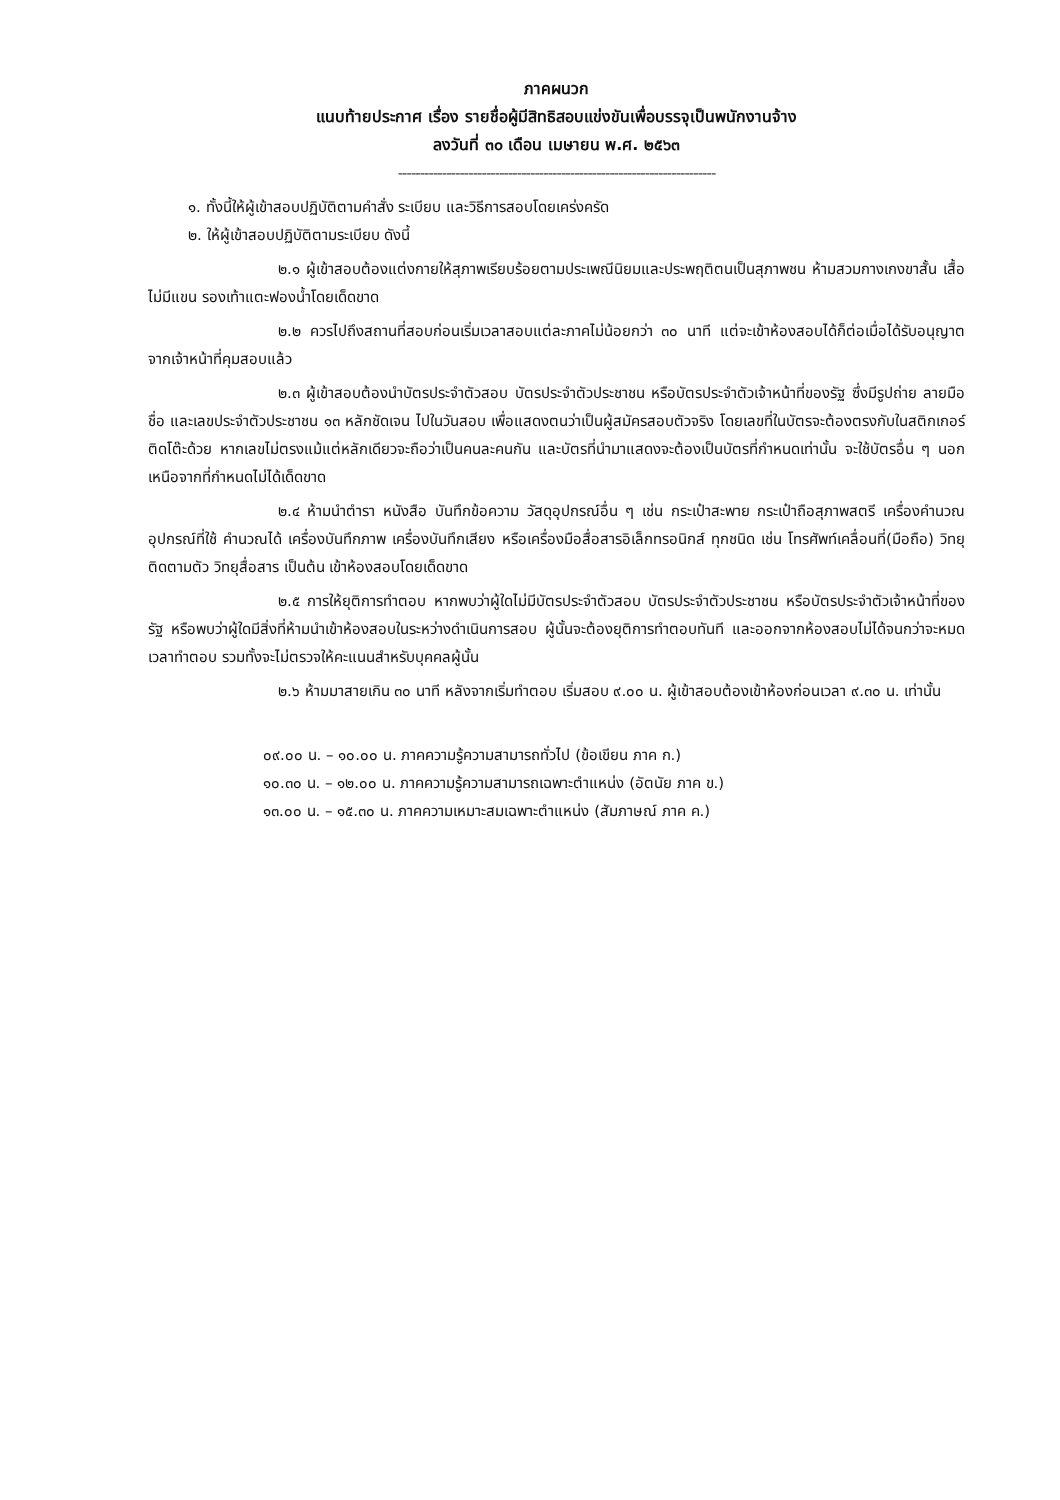ภาคผนวก
แนบท้ายประกาศ เรื่อง รายชื่อผู้มีสิทธิสอบแข่งขันเพื่อบรรจุเป็นพนักงานจ้าง
ลงวันที่ ๓๐ เดือน เมษายน พ.ศ. ๒๕๖๓
------------------------------------------------------------------------
๑. ทั้งนี้ให้ผู้เข้าสอบปฏิบัติตามคำสั่ง ระเบียบ และวิธีการสอบโดยเคร่งครัด
๒. ให้ผู้เข้าสอบปฏิบัติตามระเบียบ ดังนี้
๒.๑ ผู้เข้าสอบต้องแต่งกายให้สุภาพเรียบร้อยตามประเพณีนิยมและประพฤติตนเป็นสุภาพชน ห้ามสวมกางเกงขาสั้น เสื้อไม่มีแขน รองเท้าแตะฟองน้ำโดยเด็ดขาด
๒.๒ ควรไปถึงสถานที่สอบก่อนเริ่มเวลาสอบแต่ละภาคไม่น้อยกว่า ๓๐ นาที แต่จะเข้าห้องสอบได้ก็ต่อเมื่อได้รับอนุญาตจากเจ้าหน้าที่คุมสอบแล้ว
๒.๓ ผู้เข้าสอบต้องนำบัตรประจำตัวสอบ บัตรประจำตัวประชาชน หรือบัตรประจำตัวเจ้าหน้าที่ของรัฐ ซึ่งมีรูปถ่าย ลายมือชื่อ และเลขประจำตัวประชาชน ๑๓ หลักชัดเจน ไปในวันสอบ เพื่อแสดงตนว่าเป็นผู้สมัครสอบตัวจริง โดยเลขที่ในบัตรจะต้องตรงกับในสติกเกอร์ติดโต๊ะด้วย หากเลขไม่ตรงแม้แต่หลักเดียวจะถือว่าเป็นคนละคนกัน และบัตรที่นำมาแสดงจะต้องเป็นบัตรที่กำหนดเท่านั้น จะใช้บัตรอื่น ๆ นอกเหนือจากที่กำหนดไม่ได้เด็ดขาด
๒.๔ ห้ามนำตำรา หนังสือ บันทึกข้อความ วัสดุอุปกรณ์อื่น ๆ เช่น กระเป๋าสะพาย กระเป๋าถือสุภาพสตรี เครื่องคำนวณอุปกรณ์ที่ใช้ คำนวณได้ เครื่องบันทึกภาพ เครื่องบันทึกเสียง หรือเครื่องมือสื่อสารอิเล็กทรอนิกส์ ทุกชนิด เช่น โทรศัพท์เคลื่อนที่(มือถือ) วิทยุติดตามตัว วิทยุสื่อสาร เป็นต้น เข้าห้องสอบโดยเด็ดขาด
๒.๕ การให้ยุติการทำตอบ หากพบว่าผู้ใดไม่มีบัตรประจำตัวสอบ บัตรประจำตัวประชาชน หรือบัตรประจำตัวเจ้าหน้าที่ของรัฐ หรือพบว่าผู้ใดมีสิ่งที่ห้ามนำเข้าห้องสอบในระหว่างดำเนินการสอบ ผู้นั้นจะต้องยุติการทำตอบทันที และออกจากห้องสอบไม่ได้จนกว่าจะหมดเวลาทำตอบ รวมทั้งจะไม่ตรวจให้คะแนนสำหรับบุคคลผู้นั้น
๒.๖ ห้ามมาสายเกิน ๓๐ นาที หลังจากเริ่มทำตอบ เริ่มสอบ ๙.๐๐ น. ผู้เข้าสอบต้องเข้าห้องก่อนเวลา ๙.๓๐ น. เท่านั้น
๐๙.๐๐ น. – ๑๐.๐๐ น. ภาคความรู้ความสามารถทั่วไป (ข้อเขียน ภาค ก.)
๑๐.๓๐ น. – ๑๒.๐๐ น. ภาคความรู้ความสามารถเฉพาะตำแหน่ง (อัตนัย ภาค ข.)
๑๓.๐๐ น. – ๑๕.๓๐ น. ภาคความเหมาะสมเฉพาะตำแหน่ง (สัมภาษณ์ ภาค ค.)